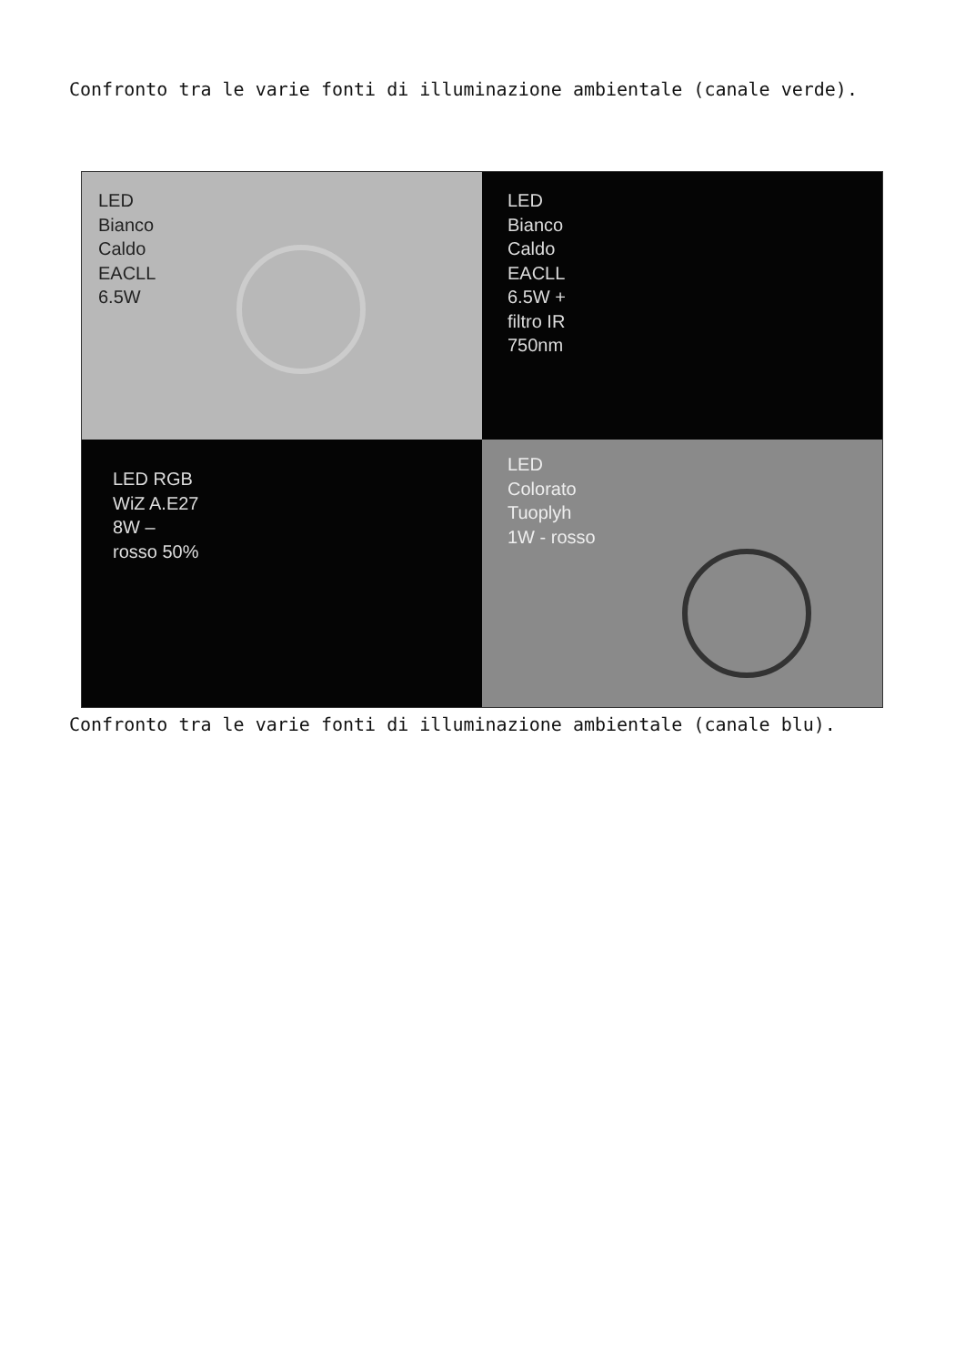Confronto tra le varie fonti di illuminazione ambientale (canale verde).
LED
Bianco
Caldo
EACLL
6.5W
LED
Bianco
Caldo
EACLL
6.5W +
filtro IR
750nm
LED RGB
WiZ A.E27
8W –
rosso 50%
LED
Colorato
Tuoplyh
1W - rosso
Confronto tra le varie fonti di illuminazione ambientale (canale blu).